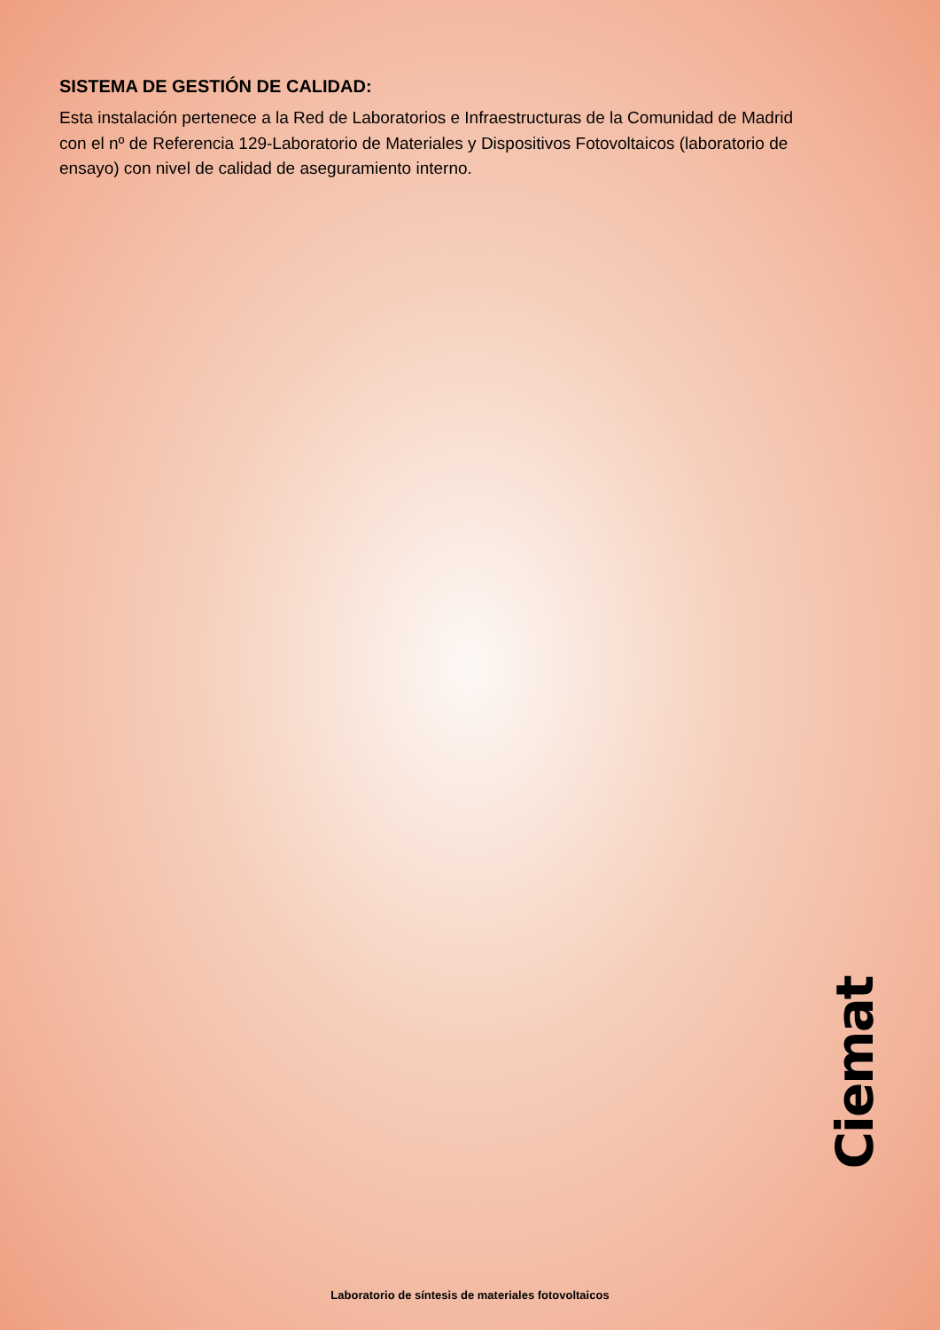SISTEMA DE GESTIÓN DE CALIDAD:
Esta instalación pertenece a la Red de Laboratorios e Infraestructuras de la Comunidad de Madrid con el nº de Referencia 129-Laboratorio de Materiales y Dispositivos Fotovoltaicos (laboratorio de ensayo) con nivel de calidad de aseguramiento interno.
Ciemat
Laboratorio de síntesis de materiales fotovoltaicos